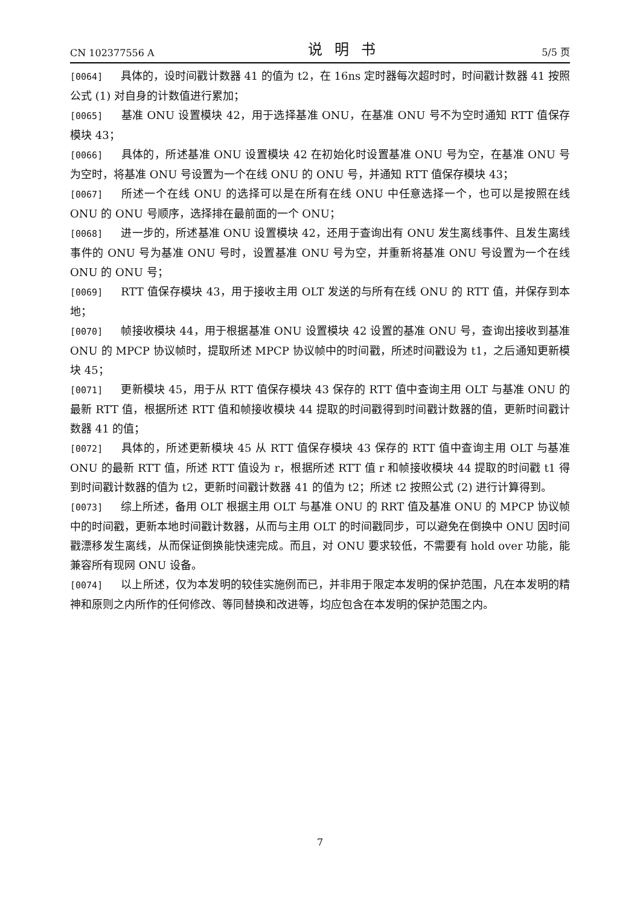CN 102377556 A 说明书 5/5 页
[0064] 具体的，设时间戳计数器 41 的值为 t2，在 16ns 定时器每次超时时，时间戳计数器 41 按照公式 (1) 对自身的计数值进行累加；
[0065] 基准 ONU 设置模块 42，用于选择基准 ONU，在基准 ONU 号不为空时通知 RTT 值保存模块 43；
[0066] 具体的，所述基准 ONU 设置模块 42 在初始化时设置基准 ONU 号为空，在基准 ONU 号为空时，将基准 ONU 号设置为一个在线 ONU 的 ONU 号，并通知 RTT 值保存模块 43；
[0067] 所述一个在线 ONU 的选择可以是在所有在线 ONU 中任意选择一个，也可以是按照在线 ONU 的 ONU 号顺序，选择排在最前面的一个 ONU；
[0068] 进一步的，所述基准 ONU 设置模块 42，还用于查询出有 ONU 发生离线事件、且发生离线事件的 ONU 号为基准 ONU 号时，设置基准 ONU 号为空，并重新将基准 ONU 号设置为一个在线 ONU 的 ONU 号；
[0069] RTT 值保存模块 43，用于接收主用 OLT 发送的与所有在线 ONU 的 RTT 值，并保存到本地；
[0070] 帧接收模块 44，用于根据基准 ONU 设置模块 42 设置的基准 ONU 号，查询出接收到基准 ONU 的 MPCP 协议帧时，提取所述 MPCP 协议帧中的时间戳，所述时间戳设为 t1，之后通知更新模块 45；
[0071] 更新模块 45，用于从 RTT 值保存模块 43 保存的 RTT 值中查询主用 OLT 与基准 ONU 的最新 RTT 值，根据所述 RTT 值和帧接收模块 44 提取的时间戳得到时间戳计数器的值，更新时间戳计数器 41 的值；
[0072] 具体的，所述更新模块 45 从 RTT 值保存模块 43 保存的 RTT 值中查询主用 OLT 与基准 ONU 的最新 RTT 值，所述 RTT 值设为 r，根据所述 RTT 值 r 和帧接收模块 44 提取的时间戳 t1 得到时间戳计数器的值为 t2，更新时间戳计数器 41 的值为 t2；所述 t2 按照公式 (2) 进行计算得到。
[0073] 综上所述，备用 OLT 根据主用 OLT 与基准 ONU 的 RRT 值及基准 ONU 的 MPCP 协议帧中的时间戳，更新本地时间戳计数器，从而与主用 OLT 的时间戳同步，可以避免在倒换中 ONU 因时间戳漂移发生离线，从而保证倒换能快速完成。而且，对 ONU 要求较低，不需要有 hold over 功能，能兼容所有现网 ONU 设备。
[0074] 以上所述，仅为本发明的较佳实施例而已，并非用于限定本发明的保护范围，凡在本发明的精神和原则之内所作的任何修改、等同替换和改进等，均应包含在本发明的保护范围之内。
7